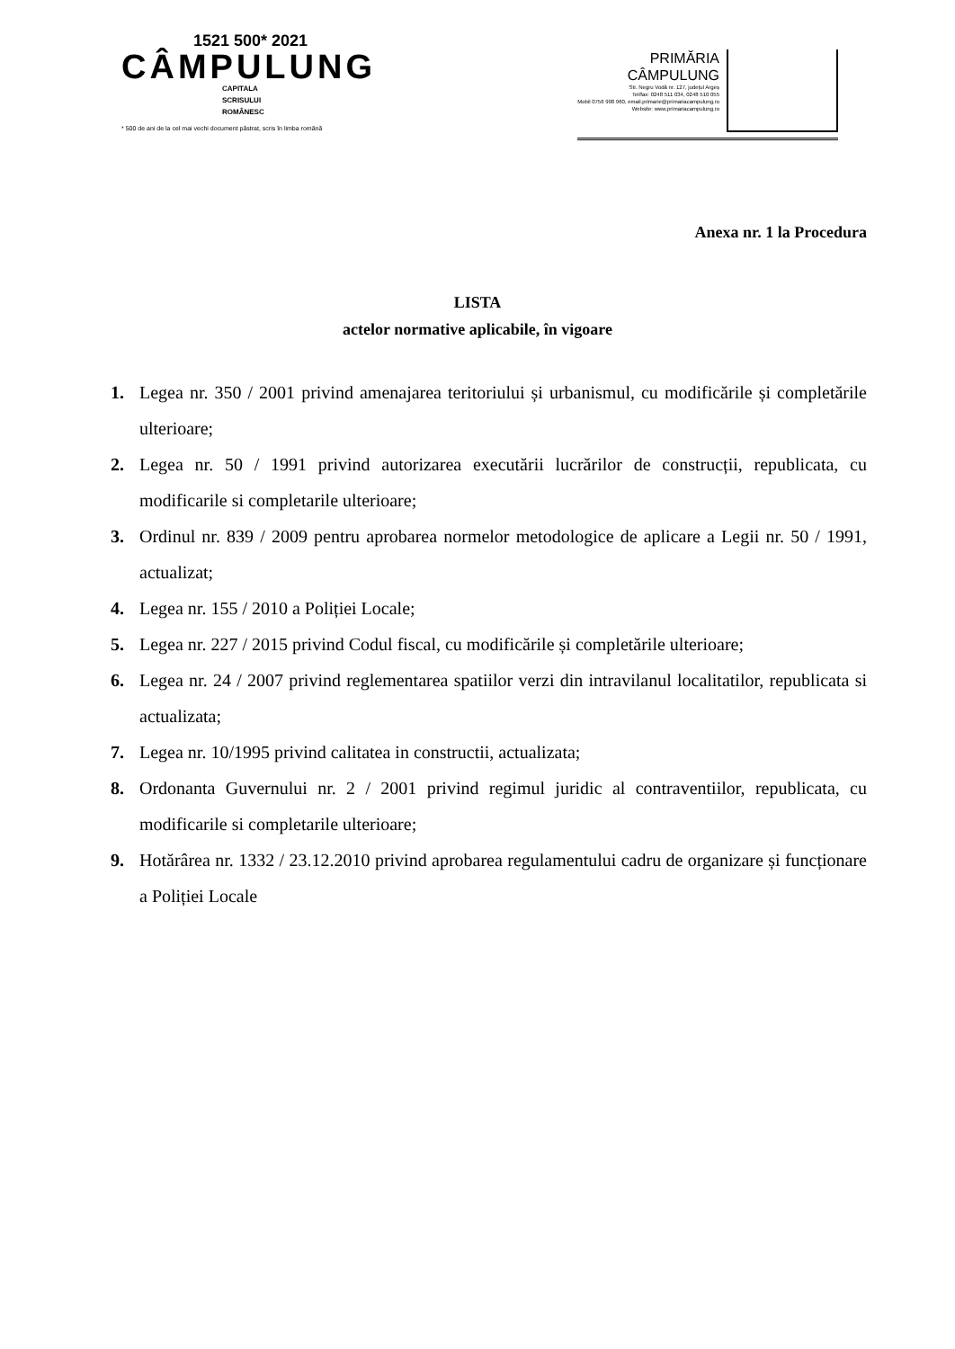1521 500* 2021
CÂMPULUNG
CAPITALA
SCRISULUI
ROMÂNESC
* 500 de ani de la cel mai vechi document păstrat, scris în limba română
PRIMĂRIA
CÂMPULUNG
Str. Negru Vodă nr. 127, județul Argeș
Tel/fax: 0248 511 034, 0248 510 055
Mobil 0756 998 960, email.primarie@primariacampulung.ro
Website: www.primariacampulung.ro
Anexa nr. 1 la Procedura
LISTA
actelor normative aplicabile, în vigoare
1. Legea nr. 350 / 2001 privind amenajarea teritoriului și urbanismul, cu modificările și completările ulterioare;
2. Legea nr. 50 / 1991 privind autorizarea executării lucrărilor de construcții, republicata, cu modificarile si completarile ulterioare;
3. Ordinul nr. 839 / 2009 pentru aprobarea normelor metodologice de aplicare a Legii nr. 50 / 1991, actualizat;
4. Legea nr. 155 / 2010 a Poliției Locale;
5. Legea nr. 227 / 2015 privind Codul fiscal, cu modificările și completările ulterioare;
6. Legea nr. 24 / 2007 privind reglementarea spatiilor verzi din intravilanul localitatilor, republicata si actualizata;
7. Legea nr. 10/1995 privind calitatea in constructii, actualizata;
8. Ordonanta Guvernului nr. 2 / 2001 privind regimul juridic al contraventiilor, republicata, cu modificarile si completarile ulterioare;
9. Hotărârea nr. 1332 / 23.12.2010 privind aprobarea regulamentului cadru de organizare și funcționare a Poliției Locale